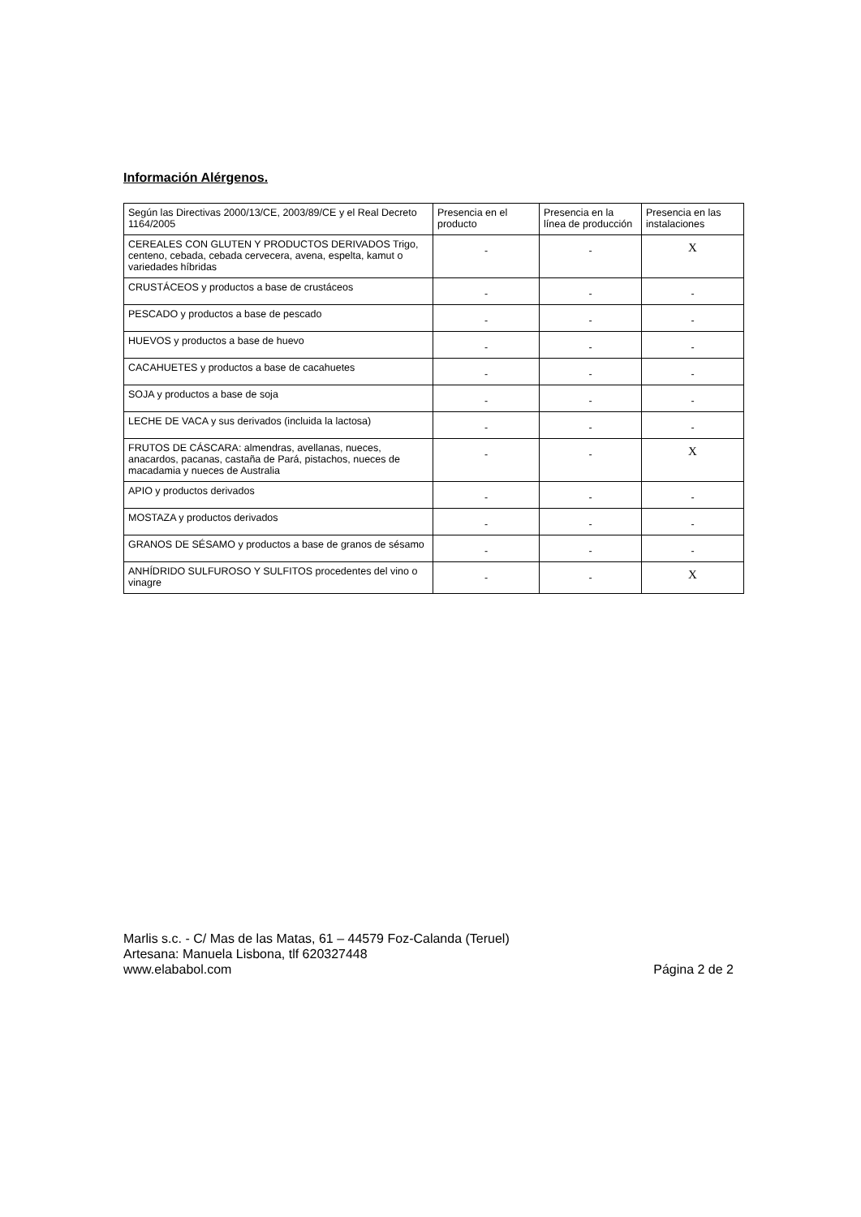Información Alérgenos.
| Según las Directivas 2000/13/CE, 2003/89/CE y el Real Decreto 1164/2005 | Presencia en el producto | Presencia en la línea de producción | Presencia en las instalaciones |
| CEREALES CON GLUTEN Y PRODUCTOS DERIVADOS Trigo, centeno, cebada, cebada cervecera, avena, espelta, kamut o variedades híbridas | - | - | X |
| CRUSTÁCEOS y productos a base de crustáceos | - | - | - |
| PESCADO y productos a base de pescado | - | - | - |
| HUEVOS y productos a base de huevo | - | - | - |
| CACAHUETES y productos a base de cacahuetes | - | - | - |
| SOJA y productos a base de soja | - | - | - |
| LECHE DE VACA y sus derivados (incluida la lactosa) | - | - | - |
| FRUTOS DE CÁSCARA: almendras, avellanas, nueces, anacardos, pacanas, castaña de Pará, pistachos, nueces de macadamia y nueces de Australia | - | - | X |
| APIO y productos derivados | - | - | - |
| MOSTAZA y productos derivados | - | - | - |
| GRANOS DE SÉSAMO y productos a base de granos de sésamo | - | - | - |
| ANHÍDRIDO SULFUROSO Y SULFITOS procedentes del vino o vinagre | - | - | X |
Marlis s.c. - C/ Mas de las Matas, 61 – 44579 Foz-Calanda (Teruel)
Artesana: Manuela Lisbona, tlf 620327448
www.elababol.com Página 2 de 2